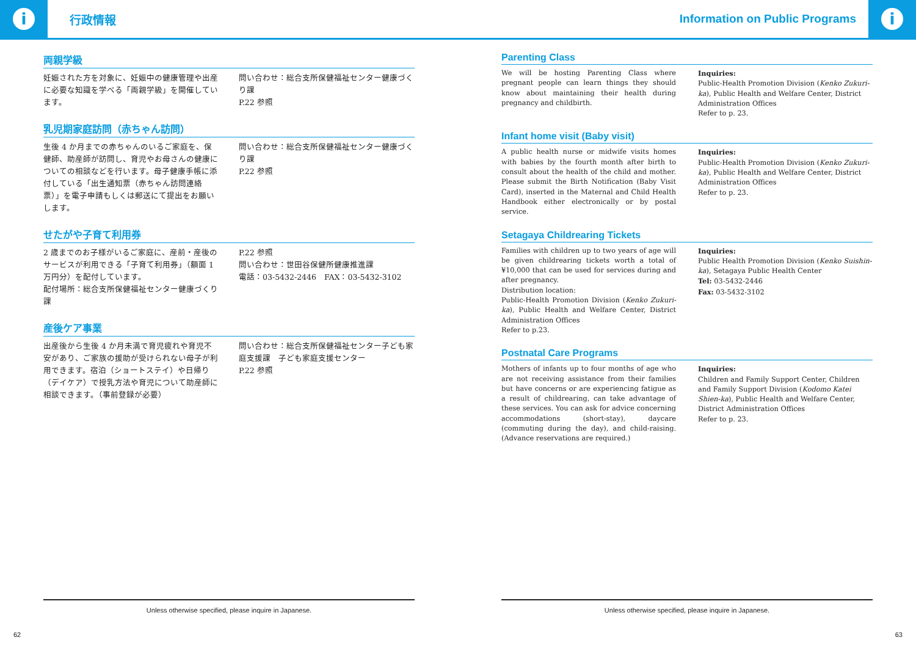i
行政情報
Information on Public Programs
i
両親学級
妊娠された方を対象に、妊娠中の健康管理や出産に必要な知識を学べる「両親学級」を開催しています。
問い合わせ：総合支所保健福祉センター健康づくり課
P.22 参照
乳児期家庭訪問（赤ちゃん訪問）
生後 4 か月までの赤ちゃんのいるご家庭を、保健師、助産師が訪問し、育児やお母さんの健康についての相談などを行います。母子健康手帳に添付している「出生通知票（赤ちゃん訪問連絡票）」を電子申請もしくは郵送にて提出をお願いします。
問い合わせ：総合支所保健福祉センター健康づくり課
P.22 参照
せたがや子育て利用券
2 歳までのお子様がいるご家庭に、産前・産後のサービスが利用できる「子育て利用券」（額面 1 万円分）を配付しています。
配付場所：総合支所保健福祉センター健康づくり課
P.22 参照
問い合わせ：世田谷保健所健康推進課
電話：03-5432-2446　FAX：03-5432-3102
産後ケア事業
出産後から生後 4 か月未満で育児疲れや育児不安があり、ご家族の援助が受けられない母子が利用できます。宿泊（ショートステイ）や日帰り（デイケア）で授乳方法や育児について助産師に相談できます。（事前登録が必要）
問い合わせ：総合支所保健福祉センター子ども家庭支援課　子ども家庭支援センター
P.22 参照
Unless otherwise specified, please inquire in Japanese.
Parenting Class
We will be hosting Parenting Class where pregnant people can learn things they should know about maintaining their health during pregnancy and childbirth.
Inquiries:
Public-Health Promotion Division (Kenko Zukuri-ka), Public Health and Welfare Center, District Administration Offices
Refer to p. 23.
Infant home visit (Baby visit)
A public health nurse or midwife visits homes with babies by the fourth month after birth to consult about the health of the child and mother. Please submit the Birth Notification (Baby Visit Card), inserted in the Maternal and Child Health Handbook either electronically or by postal service.
Inquiries:
Public-Health Promotion Division (Kenko Zukuri-ka), Public Health and Welfare Center, District Administration Offices
Refer to p. 23.
Setagaya Childrearing Tickets
Families with children up to two years of age will be given childrearing tickets worth a total of ¥10,000 that can be used for services during and after pregnancy.
Distribution location:
Public-Health Promotion Division (Kenko Zukuri-ka), Public Health and Welfare Center, District Administration Offices
Refer to p.23.
Inquiries:
Public Health Promotion Division (Kenko Suishin-ka), Setagaya Public Health Center
Tel: 03-5432-2446
Fax: 03-5432-3102
Postnatal Care Programs
Mothers of infants up to four months of age who are not receiving assistance from their families but have concerns or are experiencing fatigue as a result of childrearing, can take advantage of these services. You can ask for advice concerning accommodations (short-stay), daycare (commuting during the day), and child-raising. (Advance reservations are required.)
Inquiries:
Children and Family Support Center, Children and Family Support Division (Kodomo Katei Shien-ka), Public Health and Welfare Center, District Administration Offices
Refer to p. 23.
Unless otherwise specified, please inquire in Japanese.
62 63